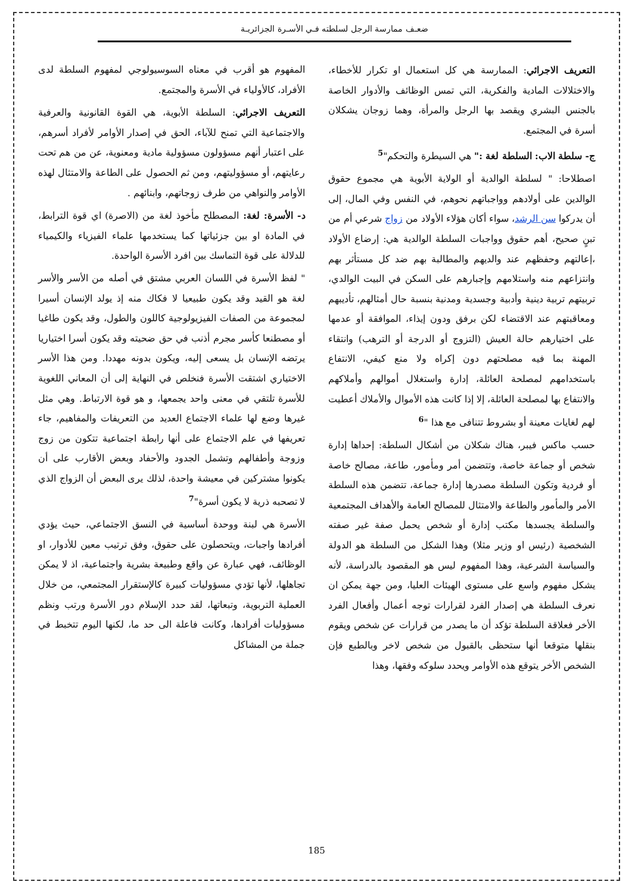ضعـف ممارسة الرجل لسلطته فـي الأسـرة الجزائريـة
التعريف الاجرائي: الممارسة هي كل استعمال او تكرار للأخطاء، والاختلالات المادية والفكرية، التي تمس الوظائف والأدوار الخاصة بالجنس البشري ويقصد بها الرجل والمرأة، وهما زوجان يشكلان أسرة في المجتمع.
ج- سلطة الاب: السلطة لغة :" هي السيطرة والتحكم"<sup>5</sup>
اصطلاحا: " لسلطة الوالدية أو الولاية الأبوية هي مجموع حقوق الوالدين على أولادهم وواجباتهم نحوهم، في النفس وفي المال، إلى أن يدركوا سن الرشد، سواء أكان هؤلاء الأولاد من زواج شرعي أم من تبنٍ صحيح، أهم حقوق وواجبات السلطة الوالدية هي: إرضاع الأولاد ،إعالتهم وحفظهم عند والديهم والمطالبة بهم ضد كل مستأثر بهم وانتزاعهم منه واستلامهم وإجبارهم على السكن في البيت الوالدي، تربيتهم تربية دينية وأدبية وجسدية ومدنية بنسبة حال أمثالهم، تأديبهم ومعاقبتهم عند الاقتضاء لكن برفق ودون إيذاء، الموافقة أو عدمها على اختيارهم حالة العيش (التزوج أو الدرجة أو الترهب) وانتقاء المهنة بما فيه مصلحتهم دون إكراه ولا منع كيفي، الانتفاع باستخدامهم لمصلحة العائلة، إدارة واستغلال أموالهم وأملاكهم والانتفاع بها لمصلحة العائلة، إلا إذا كانت هذه الأموال والأملاك أعطيت لهم لغايات معينة أو بشروط تتنافى مع هذا "<sup>6</sup>
حسب ماكس فيبر، هناك شكلان من أشكال السلطة: إحداها إدارة شخص أو جماعة خاصة، وتتضمن أمر ومأمور، طاعة، مصالح خاصة أو فردية وتكون السلطة مصدرها إدارة جماعة، تتضمن هذه السلطة الأمر والمأمور والطاعة والامتثال للمصالح العامة والأهداف المجتمعية والسلطة يجسدها مكتب إدارة أو شخص يحمل صفة غير صفته الشخصية (رئيس او وزير مثلا) وهذا الشكل من السلطة هو الدولة والسياسة الشرعية، وهذا المفهوم ليس هو المقصود بالدراسة، لأنه يشكل مفهوم واسع على مستوى الهيئات العليا، ومن جهة يمكن ان نعرف السلطة هي إصدار الفرد لقرارات توجه أعمال وأفعال الفرد الأخر فعلاقة السلطة تؤكد أن ما يصدر من قرارات عن شخص ويقوم بنقلها متوقعا أنها ستحظى بالقبول من شخص لاخر وبالطبع فإن الشخص الأخر يتوقع هذه الأوامر ويحدد سلوكه وفقها، وهذا
المفهوم هو أقرب في معناه السوسيولوجي لمفهوم السلطة لدى الأفراد، كالأولياء في الأسرة والمجتمع.
التعريف الاجرائي: السلطة الأبوية، هي القوة القانونية والعرفية والاجتماعية التي تمنح للآباء، الحق في إصدار الأوامر لأفراد أسرهم، على اعتبار أنهم مسؤولون مسؤولية مادية ومعنوية، عن من هم تحت رعايتهم، أو مسؤوليتهم، ومن ثم الحصول على الطاعة والامتثال لهذه الأوامر والنواهي من طرف زوجاتهم، وابنائهم .
د- الأسرة: لغة: المصطلح مأخوذ لغة من (الاصرة) اي قوة الترابط، في المادة او بين جزئياتها كما يستخدمها علماء الفيزياء والكيمياء للدلالة على قوة التماسك بين افرد الأسرة الواحدة.
" لفظ الأسرة في اللسان العربي مشتق في أصله من الأسر والأسر لغة هو القيد وقد يكون طبيعيا لا فكاك منه إذ يولد الإنسان أسيرا لمجموعة من الصفات الفيزيولوجية كاللون والطول، وقد يكون طاغيا أو مصطنعا كأسر مجرم أذنب في حق ضحيته وقد يكون أسرا اختياريا يرتضه الإنسان بل يسعى إليه، ويكون بدونه مهددا. ومن هذا الأسر الاختياري اشتقت الأسرة فنخلص في النهاية إلى أن المعاني اللغوية للأسرة تلتقي في معنى واحد يجمعها، و هو قوة الارتباط. وهي مثل غيرها وضع لها علماء الاجتماع العديد من التعريفات والمفاهيم، جاء تعريفها في علم الاجتماع على أنها رابطة اجتماعية تتكون من زوج وزوجة وأطفالهم وتشمل الجدود والأحفاد وبعض الأقارب على أن يكونوا مشتركين في معيشة واحدة، لذلك يرى البعض أن الزواج الذي لا تصحبه ذرية لا يكون أسرة"<sup>7</sup>
الأسرة هي لبنة ووحدة أساسية في النسق الاجتماعي، حيث يؤدي أفرادها واجبات، ويتحصلون على حقوق، وفق ترتيب معين للأدوار، او الوظائف، فهي عبارة عن واقع وطبيعة بشرية واجتماعية، اذ لا يمكن تجاهلها، لأنها تؤدي مسؤوليات كبيرة كالإستقرار المجتمعي، من خلال العملية التربوية، وتبعاتها، لقد حدد الإسلام دور الأسرة ورتب ونظم مسؤوليات أفرادها، وكانت فاعلة الى حد ما، لكنها اليوم تتخبط في جملة من المشاكل
185